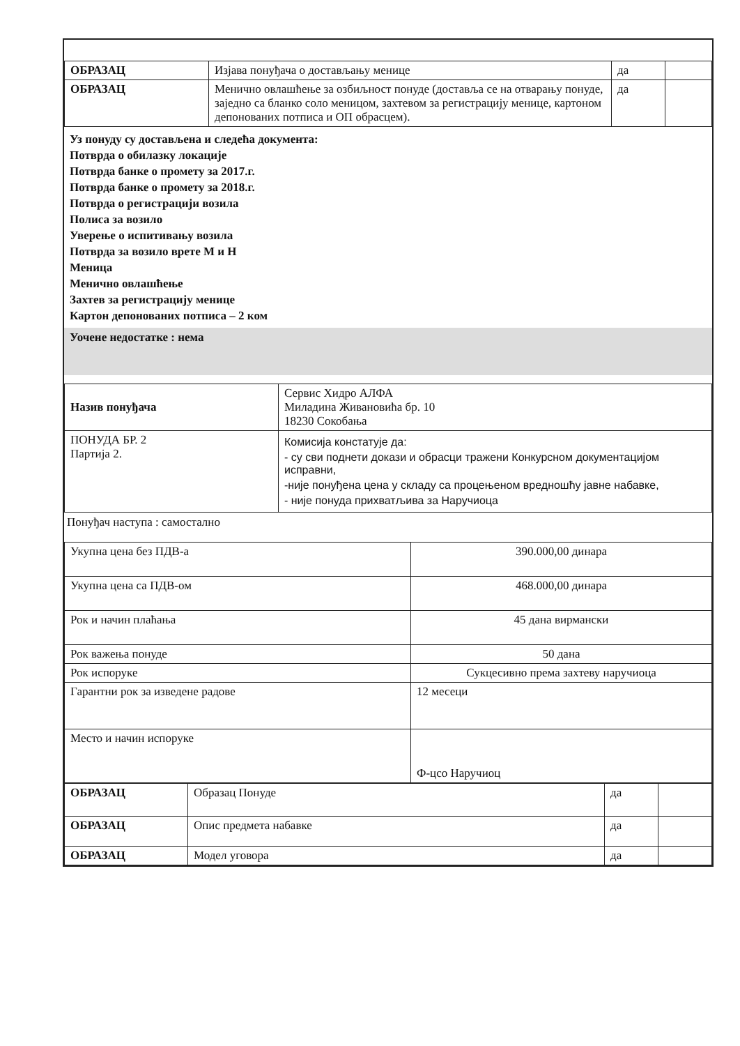| ОБРАЗАЦ | Изјава понуђача о достављању менице | да | |
| ОБРАЗАЦ | Менично овлашћење за озбиљност понуде (доставља се на отварању понуде, заједно са бланко соло меницом, захтевом за регистрацију менице, картоном депонованих потписа и ОП обрасцем). | да | |
Уз понуду су достављена и следећа документа:
Потврда о обилазку локације
Потврда банке о промету за 2017.г.
Потврда банке о промету за 2018.г.
Потврда о регистрацији возила
Полиса за возило
Уверење о испитивању возила
Потврда за возило врете М и Н
Меница
Менично овлашћење
Захтев за регистрацију менице
Картон депонованих потписа – 2 ком
Уочене недостатке : нема
| Назив понуђача | Сервис Хидро АЛФА Миладина Живановића бр. 10 18230 Сокобања |
| ПОНУДА БР. 2 Партија 2. | Комисија констатује да: - су сви поднети докази и обрасци тражени Конкурсном документацијом исправни, -није понуђена цена у складу са процењеном вредношћу јавне набавке, - није понуда прихватљива за Наручиоца |
Понуђач наступа : самостално
| Укупна цена без ПДВ-а | 390.000,00 динара |
| Укупна цена са ПДВ-ом | 468.000,00 динара |
| Рок и начин плаћања | 45 дана вирмански |
| Рок важења понуде | 50 дана |
| Рок испоруке | Сукцесивно према захтеву наручиоца |
| Гарантни рок за изведене радове | 12 месеци |
| Место и начин испоруке | Ф-цсо Наручиоц |
| ОБРАЗАЦ | Образац Понуде | да | |
| ОБРАЗАЦ | Опис предмета набавке | да | |
| ОБРАЗАЦ | Модел уговора | да | |